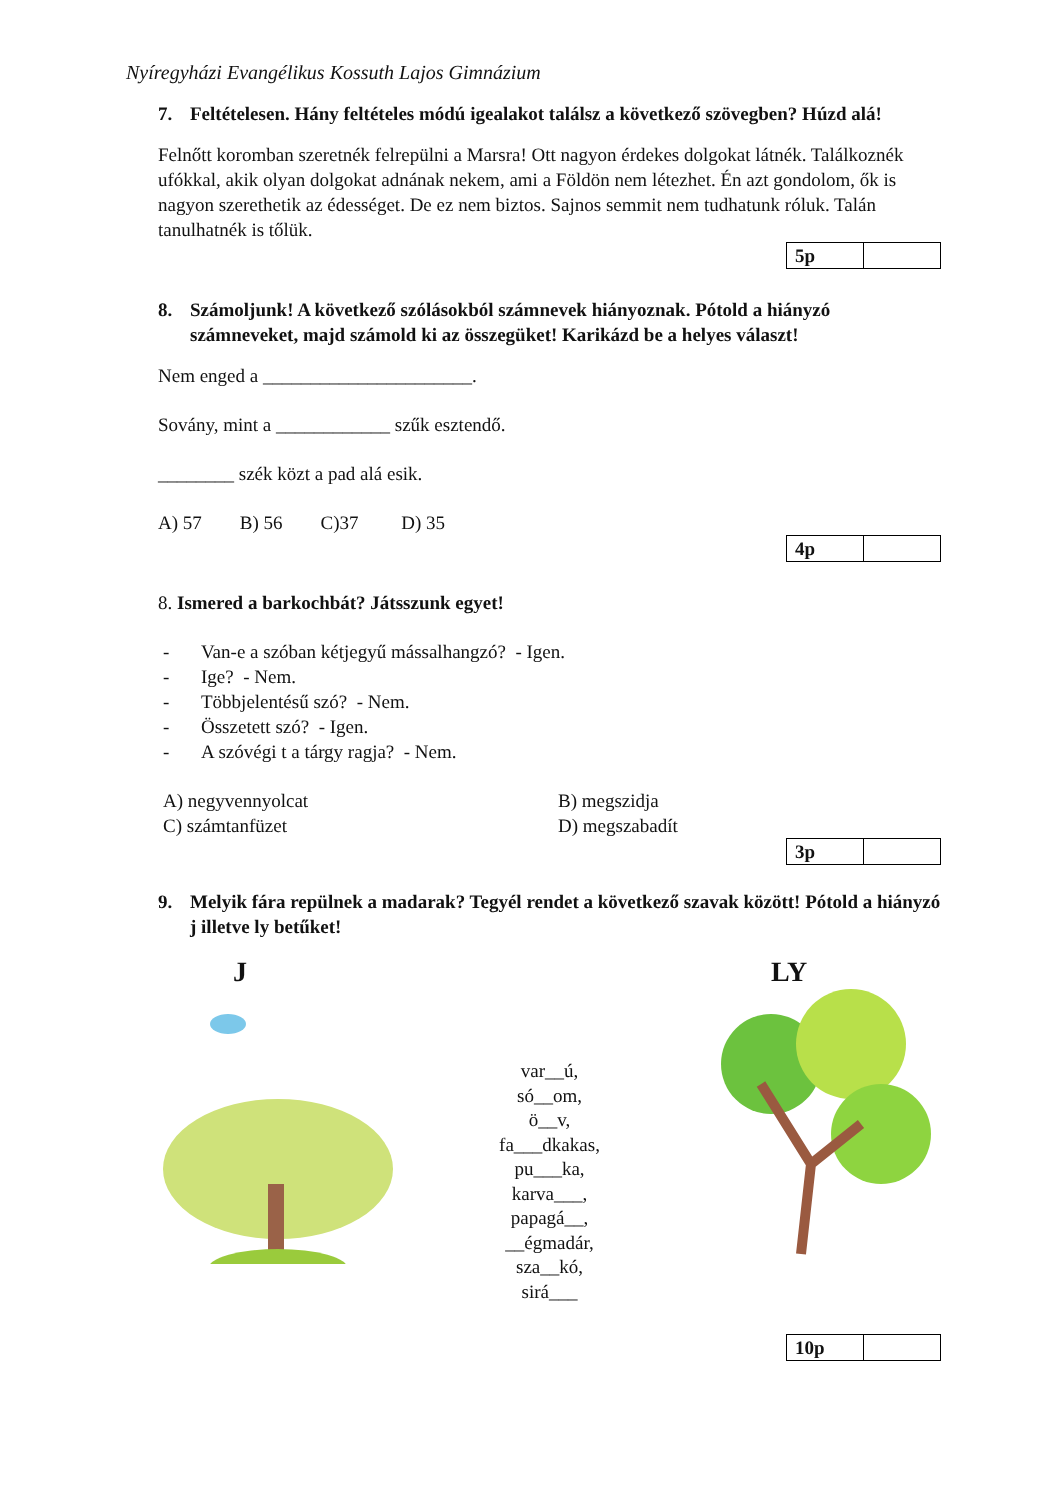Nyíregyházi Evangélikus Kossuth Lajos Gimnázium
7. Feltételesen. Hány feltételes módú igealakot találsz a következő szövegben? Húzd alá!
Felnőtt koromban szeretnék felrepülni a Marsra! Ott nagyon érdekes dolgokat látnék. Találkoznék ufókkal, akik olyan dolgokat adnának nekem, ami a Földön nem létezhet. Én azt gondolom, ők is nagyon szerethetik az édességet. De ez nem biztos. Sajnos semmit nem tudhatunk róluk. Talán tanulhatnék is tőlük.
| 5p | |
8. Számoljunk! A következő szólásokból számnevek hiányoznak. Pótold a hiányzó számneveket, majd számold ki az összegüket! Karikázd be a helyes választ!
Nem enged a ______________________.
Sovány, mint a ____________ szűk esztendő.
________ szék közt a pad alá esik.
A) 57 B) 56 C)37 D) 35
| 4p | |
8. Ismered a barkochbát? Játsszunk egyet!
- Van-e a szóban kétjegyű mássalhangzó? - Igen.
- Ige? - Nem.
- Többjelentésű szó? - Nem.
- Összetett szó? - Igen.
- A szóvégi t a tárgy ragja? - Nem.
A) negyvennyolcat
B) megszidja
C) számtanfüzet
D) megszabadít
| 3p | |
9. Melyik fára repülnek a madarak? Tegyél rendet a következő szavak között! Pótold a hiányzó j illetve ly betűket!
J
var__ú,
só__om,
ö__v,
fa___dkakas,
pu___ka,
karva___,
papagá__,
__égmadár,
sza__kó,
sirá___
LY
| 10p | |